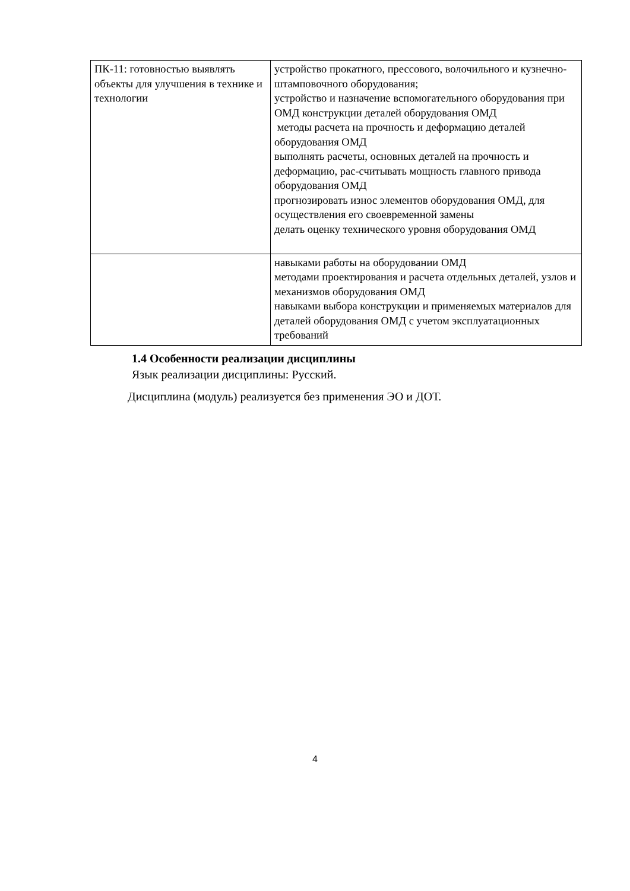| ПК-11: готовностью выявлять объекты для улучшения в технике и технологии | устройство прокатного, прессового, волочильного и кузнечно-штамповочного оборудования; устройство и назначение вспомогательного оборудования при ОМД конструкции деталей оборудования ОМД методы расчета на прочность и деформацию деталей оборудования ОМД выполнять расчеты, основных деталей на прочность и деформацию, рас-считывать мощность главного привода оборудования ОМД прогнозировать износ элементов оборудования ОМД, для осуществления его своевременной замены делать оценку технического уровня оборудования ОМД |
| | навыками работы на оборудовании ОМД методами проектирования и расчета отдельных деталей, узлов и механизмов оборудования ОМД навыками выбора конструкции и применяемых материалов для деталей оборудования ОМД с учетом эксплуатационных требований |
1.4 Особенности реализации дисциплины
Язык реализации дисциплины: Русский.
Дисциплина (модуль) реализуется без применения ЭО и ДОТ.
4